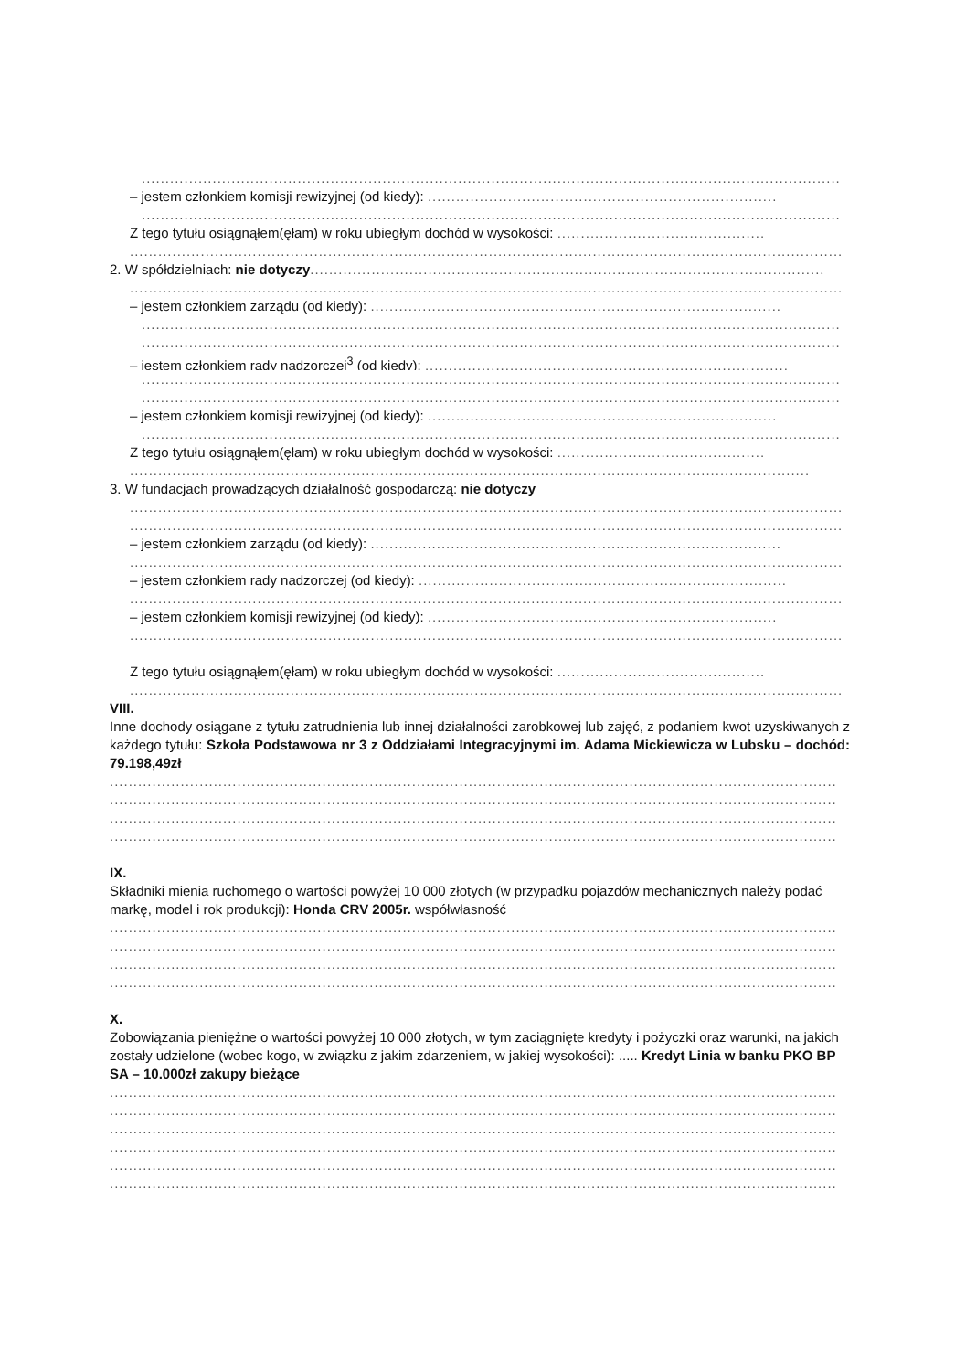....................................................................................................................................................
– jestem członkiem komisji rewizyjnej (od kiedy): ..........................................................................
....................................................................................................................................................
Z tego tytułu osiągnąłem(ęłam) w roku ubiegłym dochód w wysokości: ............................................
.......................................................................................................................................................
2. W spółdzielniach: nie dotyczy.............................................................................................................
.......................................................................................................................................................
– jestem członkiem zarządu (od kiedy): .......................................................................................
....................................................................................................................................................
....................................................................................................................................................
– jestem członkiem rady nadzorczej<sup>3</sup> (od kiedy): .............................................................................
....................................................................................................................................................
....................................................................................................................................................
– jestem członkiem komisji rewizyjnej (od kiedy): ..........................................................................
....................................................................................................................................................
Z tego tytułu osiągnąłem(ęłam) w roku ubiegłym dochód w wysokości: ............................................
................................................................................................................................................
3. W fundacjach prowadzących działalność gospodarczą: nie dotyczy
.......................................................................................................................................................
.......................................................................................................................................................
– jestem członkiem zarządu (od kiedy): .......................................................................................
.......................................................................................................................................................
– jestem członkiem rady nadzorczej (od kiedy): ..............................................................................
.......................................................................................................................................................
– jestem członkiem komisji rewizyjnej (od kiedy): ..........................................................................
.......................................................................................................................................................
Z tego tytułu osiągnąłem(ęłam) w roku ubiegłym dochód w wysokości: ............................................
.......................................................................................................................................................
VIII.
Inne dochody osiągane z tytułu zatrudnienia lub innej działalności zarobkowej lub zajęć, z podaniem kwot uzyskiwanych z każdego tytułu: Szkoła Podstawowa nr 3 z Oddziałami Integracyjnymi im. Adama Mickiewicza w Lubsku – dochód: 79.198,49zł
..........................................................................................................................................................
..........................................................................................................................................................
..........................................................................................................................................................
..........................................................................................................................................................
IX.
Składniki mienia ruchomego o wartości powyżej 10 000 złotych (w przypadku pojazdów mechanicznych należy podać markę, model i rok produkcji): Honda CRV 2005r. współwłasność
..........................................................................................................................................................
..........................................................................................................................................................
..........................................................................................................................................................
..........................................................................................................................................................
X.
Zobowiązania pieniężne o wartości powyżej 10 000 złotych, w tym zaciągnięte kredyty i pożyczki oraz warunki, na jakich zostały udzielone (wobec kogo, w związku z jakim zdarzeniem, w jakiej wysokości): ..... Kredyt Linia w banku PKO BP SA – 10.000zł zakupy bieżące
..........................................................................................................................................................
..........................................................................................................................................................
..........................................................................................................................................................
..........................................................................................................................................................
..........................................................................................................................................................
..........................................................................................................................................................